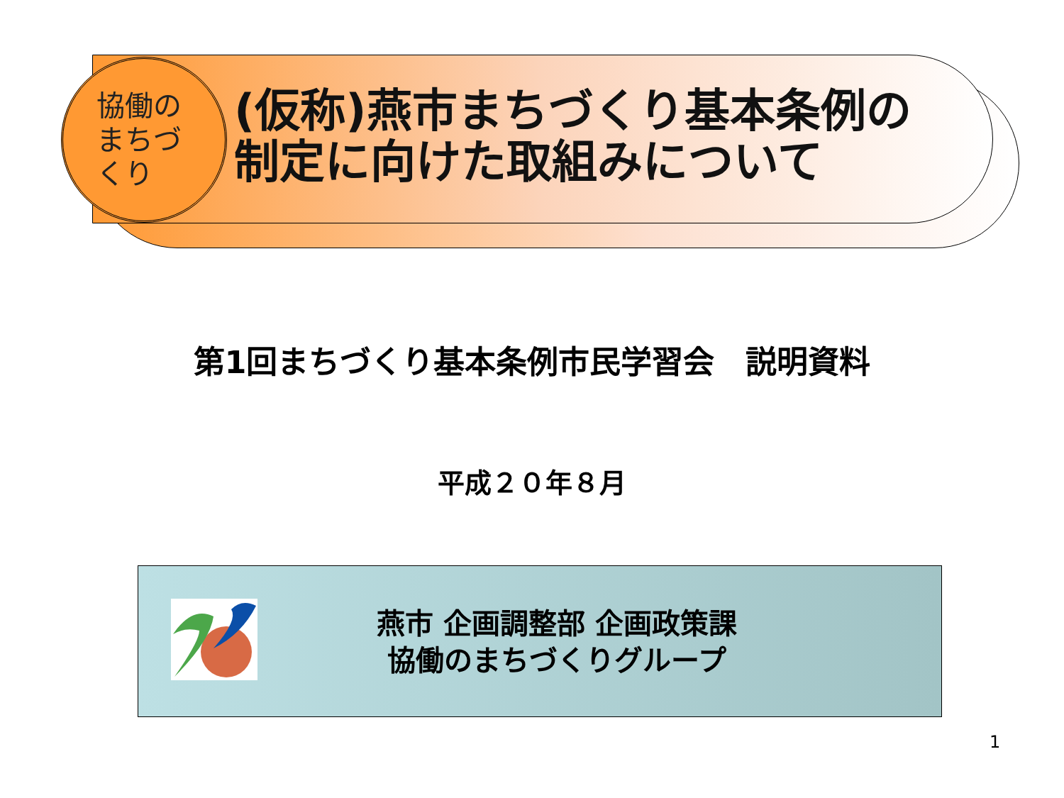協働の まちづ くり
(仮称)燕市まちづくり基本条例の
制定に向けた取組みについて
第1回まちづくり基本条例市民学習会　説明資料
平成２０年８月
燕市 企画調整部 企画政策課
協働のまちづくりグループ
1